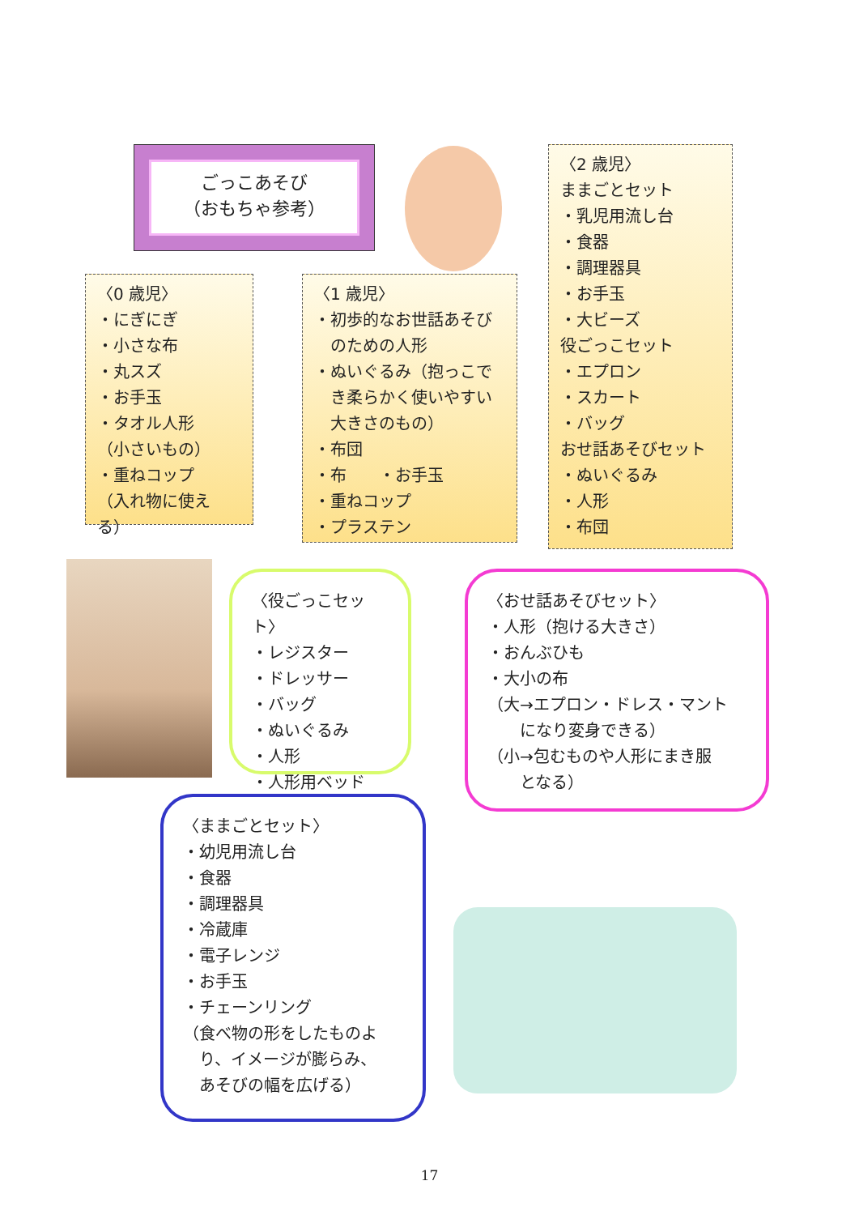ごっこあそび
（おもちゃ参考）
〈2 歳児〉
ままごとセット
・乳児用流し台
・食器
・調理器具
・お手玉
・大ビーズ
役ごっこセット
・エプロン
・スカート
・バッグ
おせ話あそびセット
・ぬいぐるみ
・人形
・布団
〈0 歳児〉
・にぎにぎ
・小さな布
・丸スズ
・お手玉
・タオル人形
（小さいもの）
・重ねコップ
（入れ物に使える）
〈1 歳児〉
・初歩的なお世話あそび
　のための人形
・ぬいぐるみ（抱っこで
　き柔らかく使いやすい
　大きさのもの）
・布団
・布　　・お手玉
・重ねコップ
・プラステン
〈役ごっこセット〉
・レジスター
・ドレッサー
・バッグ
・ぬいぐるみ
・人形
・人形用ベッド
〈おせ話あそびセット〉
・人形（抱ける大きさ）
・おんぶひも
・大小の布
（大→エプロン・ドレス・マント
　　になり変身できる）
（小→包むものや人形にまき服
　　となる）
〈ままごとセット〉
・幼児用流し台
・食器
・調理器具
・冷蔵庫
・電子レンジ
・お手玉
・チェーンリング
（食べ物の形をしたものよ
　り、イメージが膨らみ、
　あそびの幅を広げる）
17